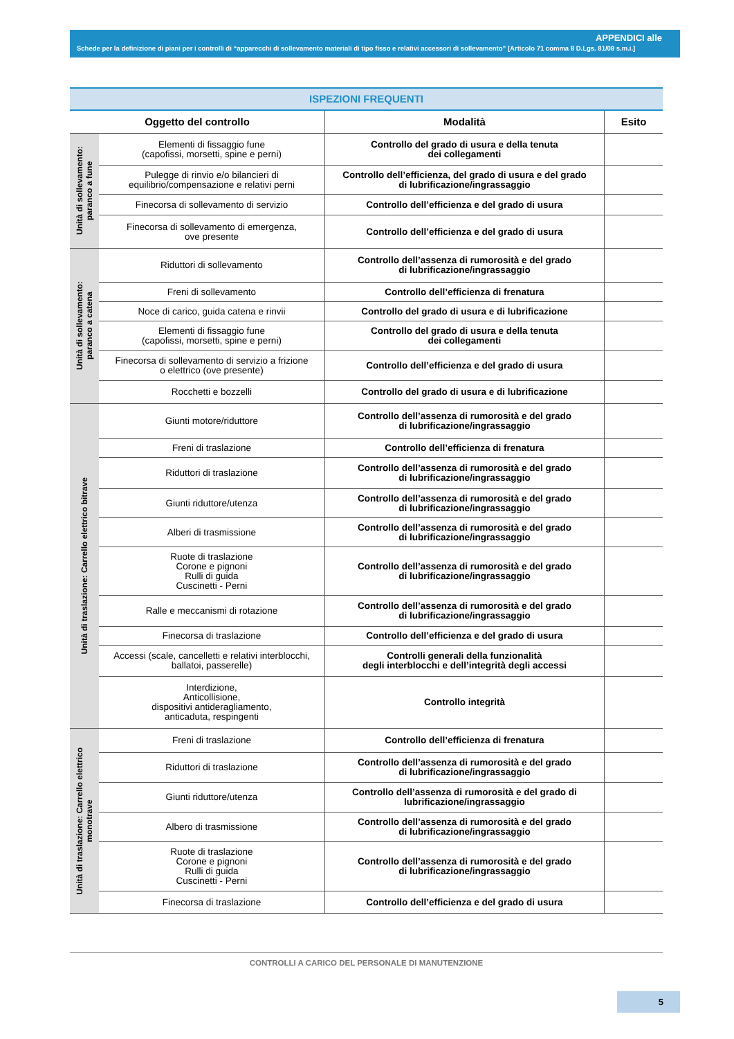APPENDICI alle
Schede per la definizione di piani per i controlli di “apparecchi di sollevamento materiali di tipo fisso e relativi accessori di sollevamento” [Articolo 71 comma 8 D.Lgs. 81/08 s.m.i.]
| ISPEZIONI FREQUENTI | | | |
| --- | --- | --- | --- |
| Oggetto del controllo | | Modalità | Esito |
| Unità di sollevamento: paranco a fune | Elementi di fissaggio fune (capofissi, morsetti, spine e perni) | Controllo del grado di usura e della tenuta dei collegamenti | |
| | Pulegge di rinvio e/o bilancieri di equilibrio/compensazione e relativi perni | Controllo dell’efficienza, del grado di usura e del grado di lubrificazione/ingrassaggio | |
| | Finecorsa di sollevamento di servizio | Controllo dell’efficienza e del grado di usura | |
| | Finecorsa di sollevamento di emergenza, ove presente | Controllo dell’efficienza e del grado di usura | |
| Unità di sollevamento: paranco a catena | Riduttori di sollevamento | Controllo dell’assenza di rumorosità e del grado di lubrificazione/ingrassaggio | |
| | Freni di sollevamento | Controllo dell’efficienza di frenatura | |
| | Noce di carico, guida catena e rinvii | Controllo del grado di usura e di lubrificazione | |
| | Elementi di fissaggio fune (capofissi, morsetti, spine e perni) | Controllo del grado di usura e della tenuta dei collegamenti | |
| | Finecorsa di sollevamento di servizio a frizione o elettrico (ove presente) | Controllo dell’efficienza e del grado di usura | |
| | Rocchetti e bozzelli | Controllo del grado di usura e di lubrificazione | |
| Unità di traslazione: Carrello elettrico bitrave | Giunti motore/riduttore | Controllo dell’assenza di rumorosità e del grado di lubrificazione/ingrassaggio | |
| | Freni di traslazione | Controllo dell’efficienza di frenatura | |
| | Riduttori di traslazione | Controllo dell’assenza di rumorosità e del grado di lubrificazione/ingrassaggio | |
| | Giunti riduttore/utenza | Controllo dell’assenza di rumorosità e del grado di lubrificazione/ingrassaggio | |
| | Alberi di trasmissione | Controllo dell’assenza di rumorosità e del grado di lubrificazione/ingrassaggio | |
| | Ruote di traslazione Corone e pignoni Rulli di guida Cuscinetti - Perni | Controllo dell’assenza di rumorosità e del grado di lubrificazione/ingrassaggio | |
| | Ralle e meccanismi di rotazione | Controllo dell’assenza di rumorosità e del grado di lubrificazione/ingrassaggio | |
| | Finecorsa di traslazione | Controllo dell’efficienza e del grado di usura | |
| | Accessi (scale, cancelletti e relativi interblocchi, ballatoi, passerelle) | Controlli generali della funzionalità degli interblocchi e dell’integrità degli accessi | |
| | Interdizione, Anticollisione, dispositivi antideragliamento, anticaduta, respingenti | Controllo integrità | |
| Unità di traslazione: Carrello elettrico monotrave | Freni di traslazione | Controllo dell’efficienza di frenatura | |
| | Riduttori di traslazione | Controllo dell’assenza di rumorosità e del grado di lubrificazione/ingrassaggio | |
| | Giunti riduttore/utenza | Controllo dell’assenza di rumorosità e del grado di lubrificazione/ingrassaggio | |
| | Albero di trasmissione | Controllo dell’assenza di rumorosità e del grado di lubrificazione/ingrassaggio | |
| | Ruote di traslazione Corone e pignoni Rulli di guida Cuscinetti - Perni | Controllo dell’assenza di rumorosità e del grado di lubrificazione/ingrassaggio | |
| | Finecorsa di traslazione | Controllo dell’efficienza e del grado di usura | |
CONTROLLI A CARICO DEL PERSONALE DI MANUTENZIONE
5